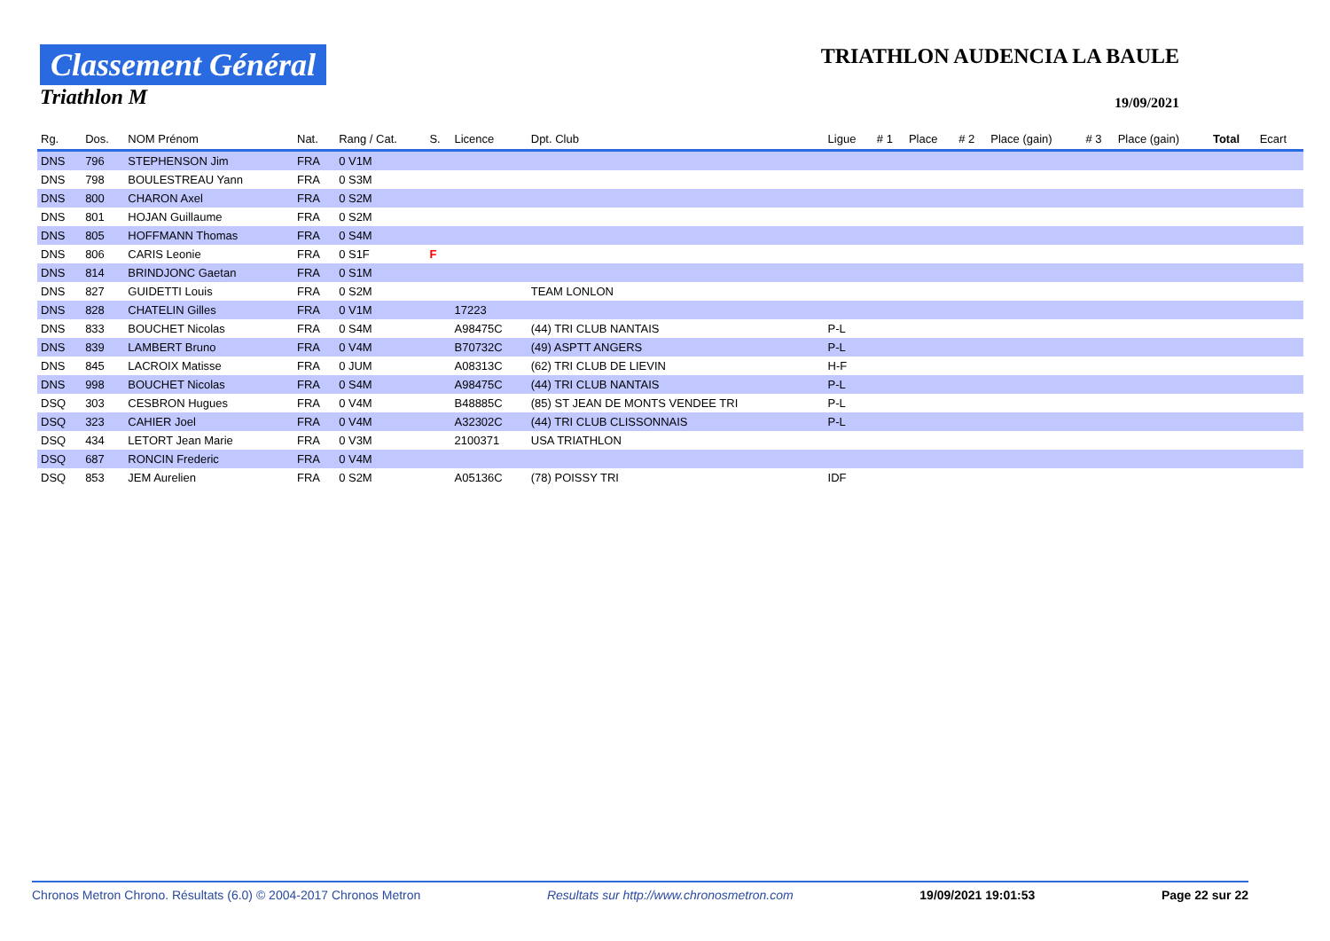Classement Général
Triathlon M
TRIATHLON AUDENCIA LA BAULE
19/09/2021
| Rg. | Dos. | NOM Prénom | Nat. | Rang / Cat. | S. | Licence | Dpt. Club | Ligue | # 1 | Place | # 2 | Place (gain) | # 3 | Place (gain) | Total | Ecart |
| --- | --- | --- | --- | --- | --- | --- | --- | --- | --- | --- | --- | --- | --- | --- | --- | --- |
| DNS | 796 | STEPHENSON Jim | FRA | 0 V1M | | | | | | | | | | | | |
| DNS | 798 | BOULESTREAU Yann | FRA | 0 S3M | | | | | | | | | | | | |
| DNS | 800 | CHARON Axel | FRA | 0 S2M | | | | | | | | | | | | |
| DNS | 801 | HOJAN Guillaume | FRA | 0 S2M | | | | | | | | | | | | |
| DNS | 805 | HOFFMANN Thomas | FRA | 0 S4M | | | | | | | | | | | | |
| DNS | 806 | CARIS Leonie | FRA | 0 S1F | F | | | | | | | | | | | |
| DNS | 814 | BRINDJONC Gaetan | FRA | 0 S1M | | | | | | | | | | | | |
| DNS | 827 | GUIDETTI Louis | FRA | 0 S2M | | | TEAM LONLON | | | | | | | | | |
| DNS | 828 | CHATELIN Gilles | FRA | 0 V1M | | 17223 | | | | | | | | | | |
| DNS | 833 | BOUCHET Nicolas | FRA | 0 S4M | | A98475C | (44) TRI CLUB NANTAIS | P-L | | | | | | | | |
| DNS | 839 | LAMBERT Bruno | FRA | 0 V4M | | B70732C | (49) ASPTT ANGERS | P-L | | | | | | | | |
| DNS | 845 | LACROIX Matisse | FRA | 0 JUM | | A08313C | (62) TRI CLUB DE LIEVIN | H-F | | | | | | | | |
| DNS | 998 | BOUCHET Nicolas | FRA | 0 S4M | | A98475C | (44) TRI CLUB NANTAIS | P-L | | | | | | | | |
| DSQ | 303 | CESBRON Hugues | FRA | 0 V4M | | B48885C | (85) ST JEAN DE MONTS VENDEE TRI | P-L | | | | | | | | |
| DSQ | 323 | CAHIER Joel | FRA | 0 V4M | | A32302C | (44) TRI CLUB CLISSONNAIS | P-L | | | | | | | | |
| DSQ | 434 | LETORT Jean Marie | FRA | 0 V3M | | 2100371 | USA TRIATHLON | | | | | | | | | |
| DSQ | 687 | RONCIN Frederic | FRA | 0 V4M | | | | | | | | | | | | |
| DSQ | 853 | JEM Aurelien | FRA | 0 S2M | | A05136C | (78) POISSY TRI | IDF | | | | | | | | |
Chronos Metron Chrono. Résultats (6.0) © 2004-2017 Chronos Metron Resultats sur http://www.chronosmetron.com 19/09/2021 19:01:53 Page 22 sur 22